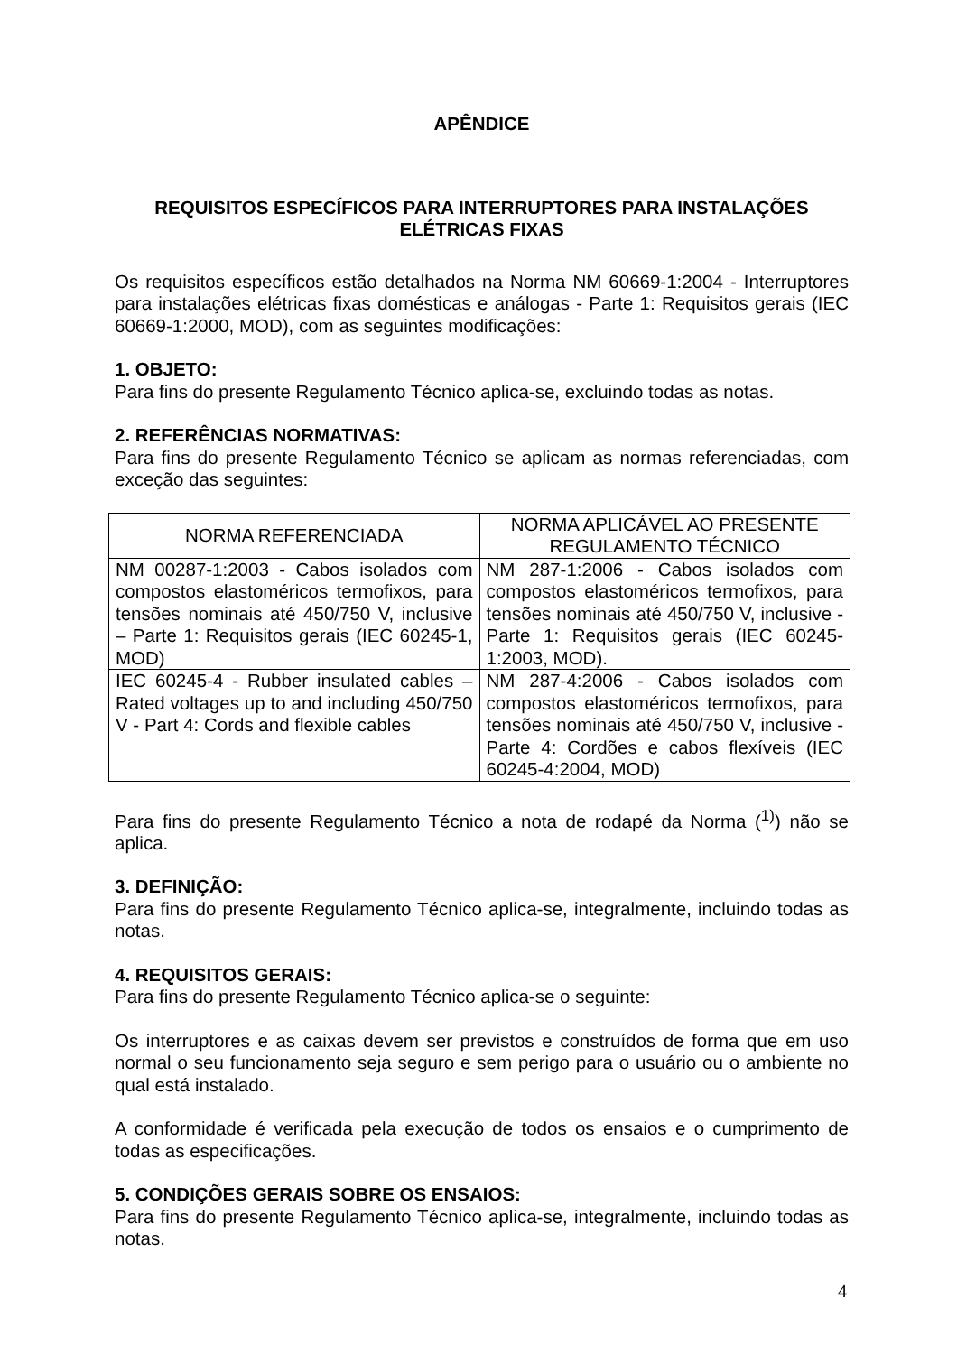APÊNDICE
REQUISITOS ESPECÍFICOS PARA INTERRUPTORES PARA INSTALAÇÕES ELÉTRICAS FIXAS
Os requisitos específicos estão detalhados na Norma NM 60669-1:2004 - Interruptores para instalações elétricas fixas domésticas e análogas - Parte 1: Requisitos gerais (IEC 60669-1:2000, MOD), com as seguintes modificações:
1. OBJETO:
Para fins do presente Regulamento Técnico aplica-se, excluindo todas as notas.
2. REFERÊNCIAS NORMATIVAS:
Para fins do presente Regulamento Técnico se aplicam as normas referenciadas, com exceção das seguintes:
| NORMA REFERENCIADA | NORMA APLICÁVEL AO PRESENTE REGULAMENTO TÉCNICO |
| --- | --- |
| NM 00287-1:2003 - Cabos isolados com compostos elastoméricos termofixos, para tensões nominais até 450/750 V, inclusive – Parte 1: Requisitos gerais (IEC 60245-1, MOD) | NM 287-1:2006 - Cabos isolados com compostos elastoméricos termofixos, para tensões nominais até 450/750 V, inclusive - Parte 1: Requisitos gerais (IEC 60245-1:2003, MOD). |
| IEC 60245-4 - Rubber insulated cables – Rated voltages up to and including 450/750 V - Part 4: Cords and flexible cables | NM 287-4:2006 - Cabos isolados com compostos elastoméricos termofixos, para tensões nominais até 450/750 V, inclusive - Parte 4: Cordões e cabos flexíveis (IEC 60245-4:2004, MOD) |
Para fins do presente Regulamento Técnico a nota de rodapé da Norma (<sup>1)</sup>) não se aplica.
3. DEFINIÇÃO:
Para fins do presente Regulamento Técnico aplica-se, integralmente, incluindo todas as notas.
4. REQUISITOS GERAIS:
Para fins do presente Regulamento Técnico aplica-se o seguinte:
Os interruptores e as caixas devem ser previstos e construídos de forma que em uso normal o seu funcionamento seja seguro e sem perigo para o usuário ou o ambiente no qual está instalado.
A conformidade é verificada pela execução de todos os ensaios e o cumprimento de todas as especificações.
5. CONDIÇÕES GERAIS SOBRE OS ENSAIOS:
Para fins do presente Regulamento Técnico aplica-se, integralmente, incluindo todas as notas.
4